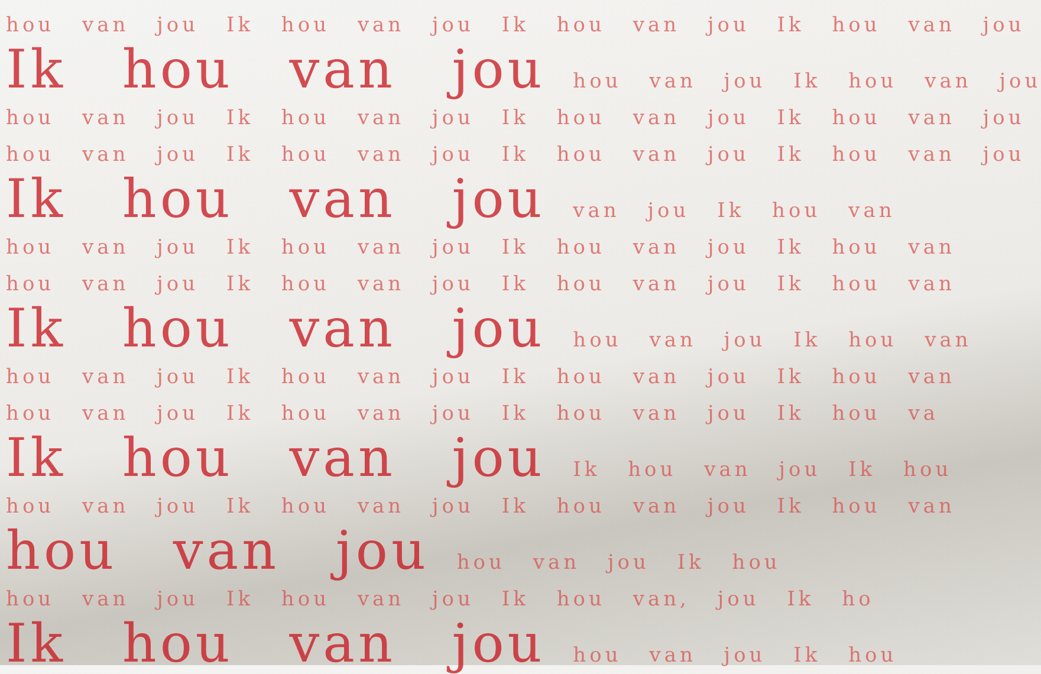hou van jou Ik hou van jou Ik hou van jou Ik hou van jou
Ik hou van jou hou van jou Ik hou van jou
hou van jou Ik hou van jou Ik hou van jou Ik hou van jou
hou van jou Ik hou van jou Ik hou van jou Ik hou van jou
Ik hou van jou van jou Ik hou van
hou van jou Ik hou van jou Ik hou van jou Ik hou van
hou van jou Ik hou van jou Ik hou van jou Ik hou van
Ik hou van jou hou van jou Ik hou van
hou van jou Ik hou van jou Ik hou van jou Ik hou van
hou van jou Ik hou van jou Ik hou van jou Ik hou va
Ik hou van jou Ik hou van jou Ik hou
hou van jou Ik hou van jou Ik hou van jou Ik hou van
hou van jou hou van jou Ik hou
hou van jou Ik hou van jou Ik hou van, jou Ik ho
Ik hou van jou hou van jou Ik hou